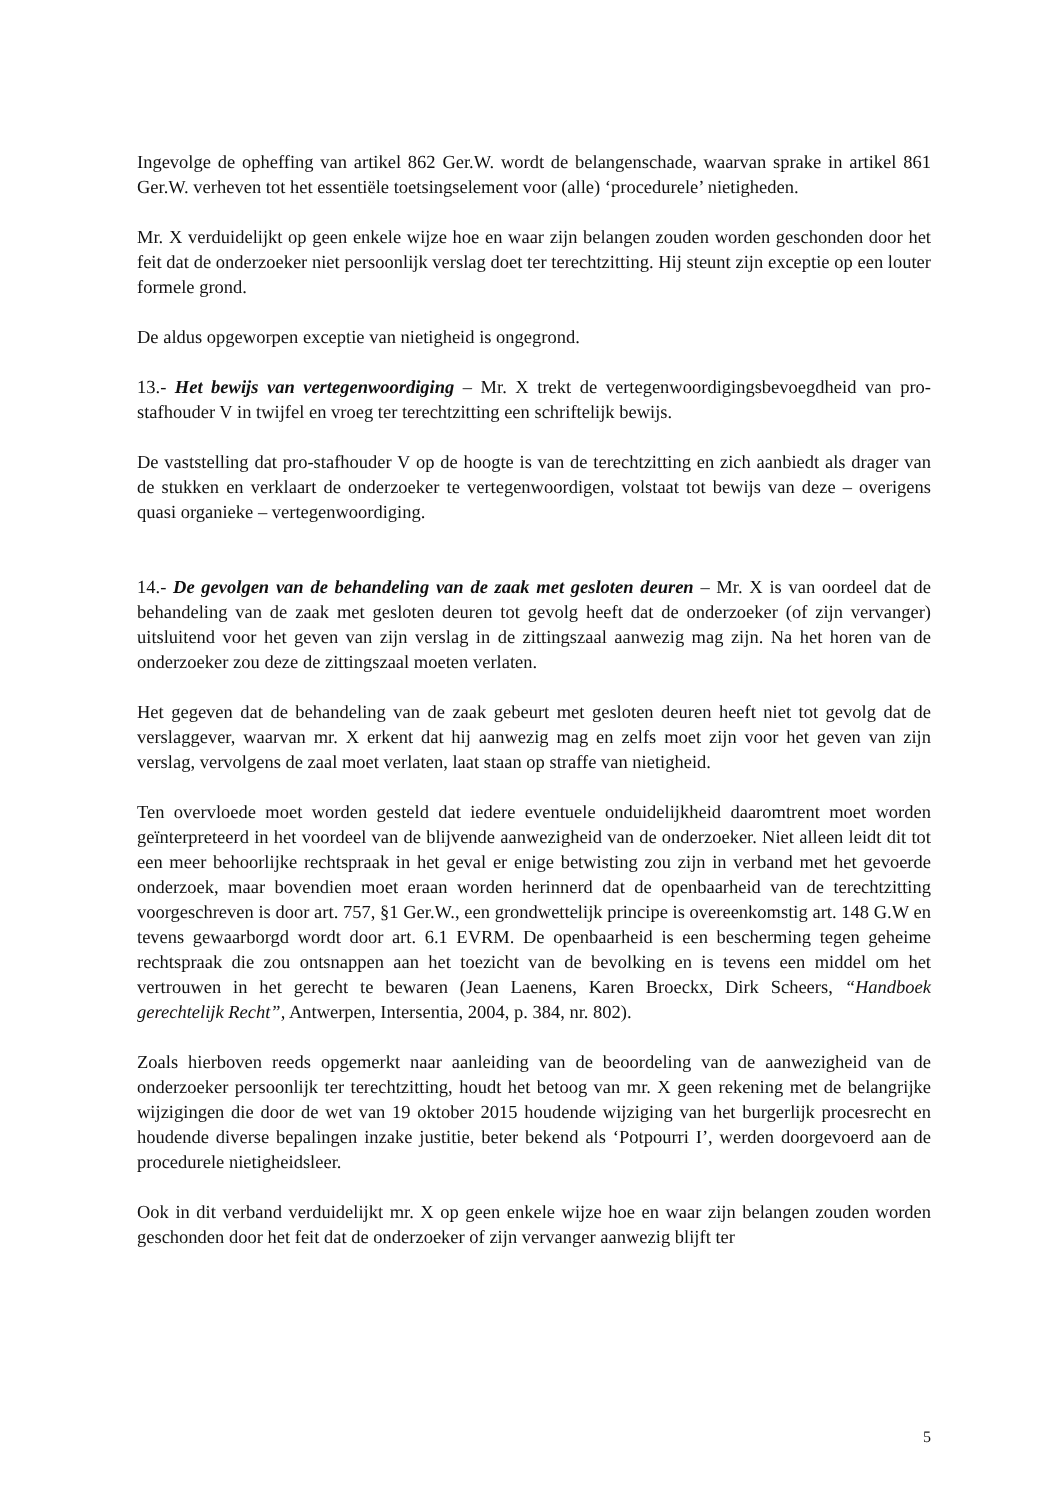Ingevolge de opheffing van artikel 862 Ger.W. wordt de belangenschade, waarvan sprake in artikel 861 Ger.W. verheven tot het essentiële toetsingselement voor (alle) ‘procedurele’ nietigheden.
Mr. X verduidelijkt op geen enkele wijze hoe en waar zijn belangen zouden worden geschonden door het feit dat de onderzoeker niet persoonlijk verslag doet ter terechtzitting. Hij steunt zijn exceptie op een louter formele grond.
De aldus opgeworpen exceptie van nietigheid is ongegrond.
13.- Het bewijs van vertegenwoordiging – Mr. X trekt de vertegenwoordigingsbevoegdheid van pro-stafhouder V in twijfel en vroeg ter terechtzitting een schriftelijk bewijs.
De vaststelling dat pro-stafhouder V op de hoogte is van de terechtzitting en zich aanbiedt als drager van de stukken en verklaart de onderzoeker te vertegenwoordigen, volstaat tot bewijs van deze – overigens quasi organieke – vertegenwoordiging.
14.- De gevolgen van de behandeling van de zaak met gesloten deuren – Mr. X is van oordeel dat de behandeling van de zaak met gesloten deuren tot gevolg heeft dat de onderzoeker (of zijn vervanger) uitsluitend voor het geven van zijn verslag in de zittingszaal aanwezig mag zijn. Na het horen van de onderzoeker zou deze de zittingszaal moeten verlaten.
Het gegeven dat de behandeling van de zaak gebeurt met gesloten deuren heeft niet tot gevolg dat de verslaggever, waarvan mr. X erkent dat hij aanwezig mag en zelfs moet zijn voor het geven van zijn verslag, vervolgens de zaal moet verlaten, laat staan op straffe van nietigheid.
Ten overvloede moet worden gesteld dat iedere eventuele onduidelijkheid daaromtrent moet worden geïnterpreteerd in het voordeel van de blijvende aanwezigheid van de onderzoeker. Niet alleen leidt dit tot een meer behoorlijke rechtspraak in het geval er enige betwisting zou zijn in verband met het gevoerde onderzoek, maar bovendien moet eraan worden herinnerd dat de openbaarheid van de terechtzitting voorgeschreven is door art. 757, §1 Ger.W., een grondwettelijk principe is overeenkomstig art. 148 G.W en tevens gewaarborgd wordt door art. 6.1 EVRM. De openbaarheid is een bescherming tegen geheime rechtspraak die zou ontsnappen aan het toezicht van de bevolking en is tevens een middel om het vertrouwen in het gerecht te bewaren (Jean Laenens, Karen Broeckx, Dirk Scheers, “Handboek gerechtelijk Recht”, Antwerpen, Intersentia, 2004, p. 384, nr. 802).
Zoals hierboven reeds opgemerkt naar aanleiding van de beoordeling van de aanwezigheid van de onderzoeker persoonlijk ter terechtzitting, houdt het betoog van mr. X geen rekening met de belangrijke wijzigingen die door de wet van 19 oktober 2015 houdende wijziging van het burgerlijk procesrecht en houdende diverse bepalingen inzake justitie, beter bekend als ‘Potpourri I’, werden doorgevoerd aan de procedurele nietigheidsleer.
Ook in dit verband verduidelijkt mr. X op geen enkele wijze hoe en waar zijn belangen zouden worden geschonden door het feit dat de onderzoeker of zijn vervanger aanwezig blijft ter
5